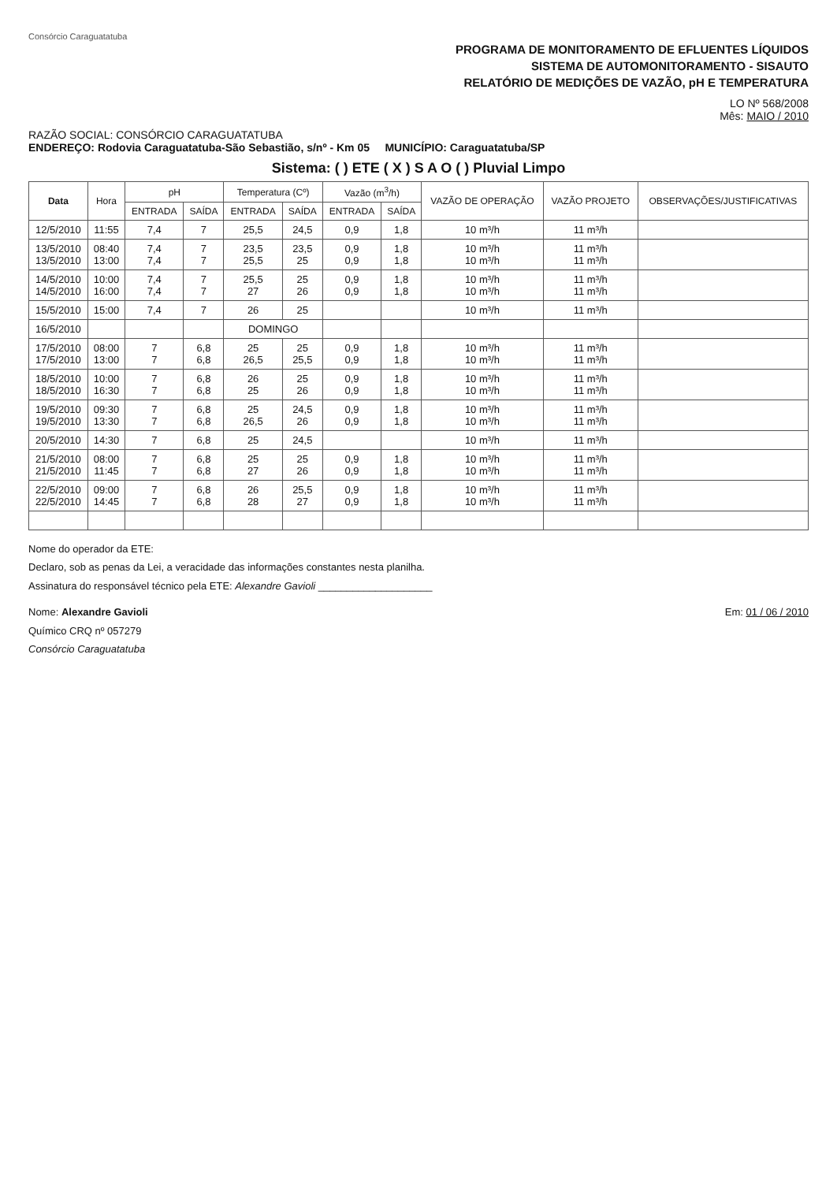Consórcio Caraguatatuba
PROGRAMA DE MONITORAMENTO DE EFLUENTES LÍQUIDOS
SISTEMA DE AUTOMONITORAMENTO - SISAUTO
RELATÓRIO DE MEDIÇÕES DE VAZÃO, pH E TEMPERATURA
LO Nº 568/2008
Mês: MAIO / 2010
RAZÃO SOCIAL: CONSÓRCIO CARAGUATATUBA
ENDEREÇO: Rodovia Caraguatatuba-São Sebastião, s/nº - Km 05 MUNICÍPIO: Caraguatatuba/SP
Sistema: ( ) ETE ( X ) S A O ( ) Pluvial Limpo
| Data | Hora | pH | | Temperatura (Cº) | | Vazão (m<sup>3</sup>/h) | | VAZÃO DE OPERAÇÃO | VAZÃO PROJETO | OBSERVAÇÕES/JUSTIFICATIVAS |
| --- | --- | --- | --- | --- | --- | --- | --- | --- | --- | --- |
| | | ENTRADA | SAÍDA | ENTRADA | SAÍDA | ENTRADA | SAÍDA | | | |
| 12/5/2010 | 11:55 | 7,4 | 7 | 25,5 | 24,5 | 0,9 | 1,8 | 10 m³/h | 11 m³/h | |
| 13/5/2010 13/5/2010 | 08:40 13:00 | 7,4 7,4 | 7 7 | 23,5 25,5 | 23,5 25 | 0,9 0,9 | 1,8 1,8 | 10 m³/h 10 m³/h | 11 m³/h 11 m³/h | |
| 14/5/2010 14/5/2010 | 10:00 16:00 | 7,4 7,4 | 7 7 | 25,5 27 | 25 26 | 0,9 0,9 | 1,8 1,8 | 10 m³/h 10 m³/h | 11 m³/h 11 m³/h | |
| 15/5/2010 | 15:00 | 7,4 | 7 | 26 | 25 | | | 10 m³/h | 11 m³/h | |
| 16/5/2010 | | | | DOMINGO | | | | | | |
| 17/5/2010 17/5/2010 | 08:00 13:00 | 7 7 | 6,8 6,8 | 25 26,5 | 25 25,5 | 0,9 0,9 | 1,8 1,8 | 10 m³/h 10 m³/h | 11 m³/h 11 m³/h | |
| 18/5/2010 18/5/2010 | 10:00 16:30 | 7 7 | 6,8 6,8 | 26 25 | 25 26 | 0,9 0,9 | 1,8 1,8 | 10 m³/h 10 m³/h | 11 m³/h 11 m³/h | |
| 19/5/2010 19/5/2010 | 09:30 13:30 | 7 7 | 6,8 6,8 | 25 26,5 | 24,5 26 | 0,9 0,9 | 1,8 1,8 | 10 m³/h 10 m³/h | 11 m³/h 11 m³/h | |
| 20/5/2010 | 14:30 | 7 | 6,8 | 25 | 24,5 | | | 10 m³/h | 11 m³/h | |
| 21/5/2010 21/5/2010 | 08:00 11:45 | 7 7 | 6,8 6,8 | 25 27 | 25 26 | 0,9 0,9 | 1,8 1,8 | 10 m³/h 10 m³/h | 11 m³/h 11 m³/h | |
| 22/5/2010 22/5/2010 | 09:00 14:45 | 7 7 | 6,8 6,8 | 26 28 | 25,5 27 | 0,9 0,9 | 1,8 1,8 | 10 m³/h 10 m³/h | 11 m³/h 11 m³/h | |
Nome do operador da ETE:
Declaro, sob as penas da Lei, a veracidade das informações constantes nesta planilha.
Assinatura do responsável técnico pela ETE: Alexandre Gavioli ____________________
Nome: Alexandre Gavioli
Químico CRQ nº 057279
Consórcio Caraguatatuba
Em: 01 / 06 / 2010